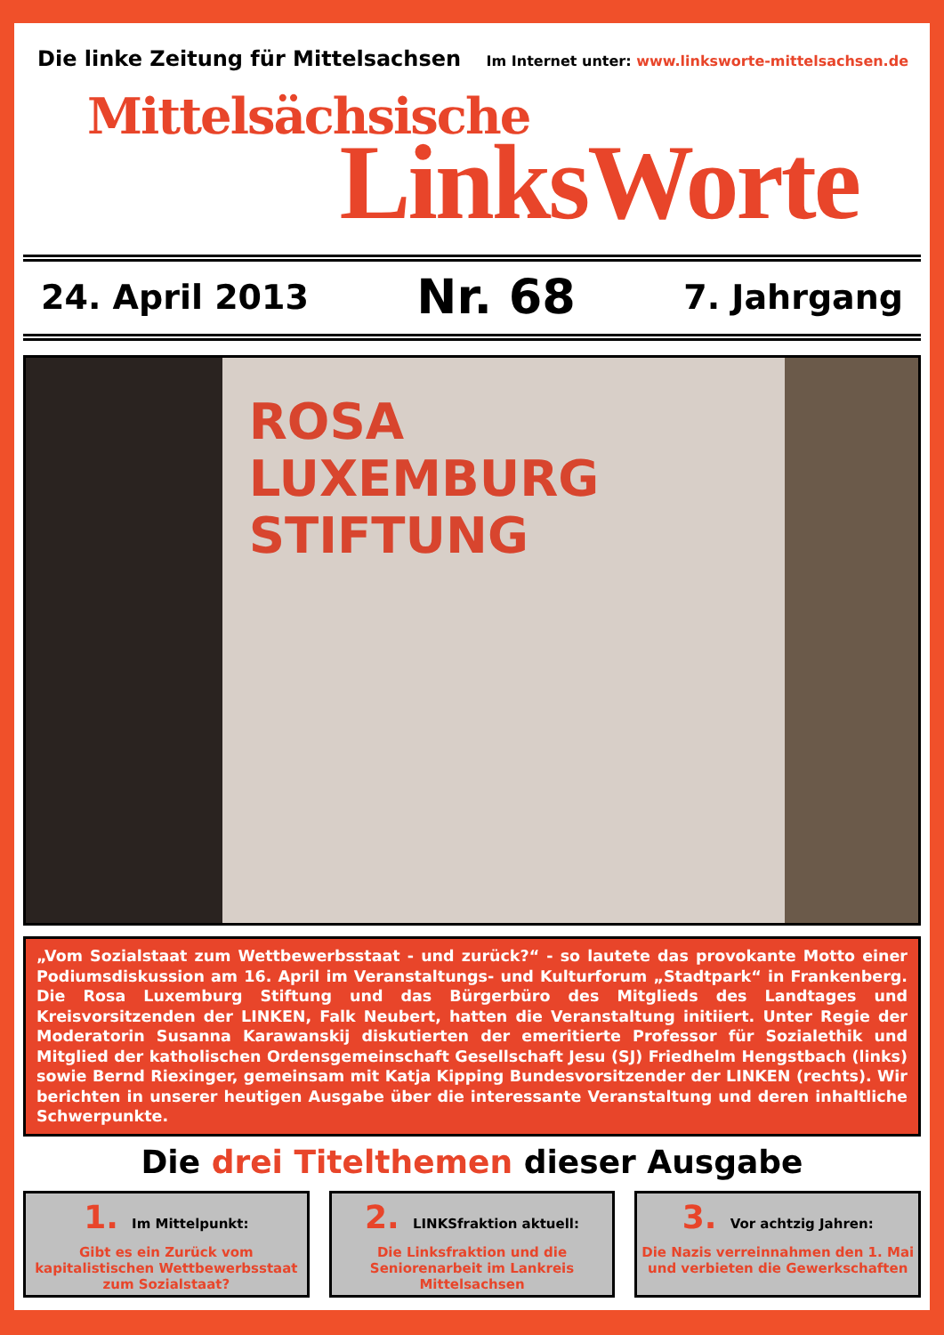Die linke Zeitung für Mittelsachsen
Im Internet unter: www.linksworte-mittelsachsen.de
Mittelsächsische
LinksWorte
24. April 2013 Nr. 68 7. Jahrgang
ROSA
LUXEMBURG
STIFTUNG
„Vom Sozialstaat zum Wettbewerbsstaat - und zurück?“ - so lautete das provokante Motto einer Podiumsdiskussion am 16. April im Veranstaltungs- und Kulturforum „Stadtpark“ in Frankenberg. Die Rosa Luxemburg Stiftung und das Bürgerbüro des Mitglieds des Landtages und Kreisvorsitzenden der LINKEN, Falk Neubert, hatten die Veranstaltung initiiert. Unter Regie der Moderatorin Susanna Karawanskij diskutierten der emeritierte Professor für Sozialethik und Mitglied der katholischen Ordensgemeinschaft Gesellschaft Jesu (SJ) Friedhelm Hengstbach (links) sowie Bernd Riexinger, gemeinsam mit Katja Kipping Bundesvorsitzender der LINKEN (rechts). Wir berichten in unserer heutigen Ausgabe über die interessante Veranstaltung und deren inhaltliche Schwerpunkte.
Die drei Titelthemen dieser Ausgabe
1. Im Mittelpunkt:
Gibt es ein Zurück vom kapitalistischen Wettbewerbsstaat zum Sozialstaat?
2. LINKSfraktion aktuell:
Die Linksfraktion und die Seniorenarbeit im Lankreis Mittelsachsen
3. Vor achtzig Jahren:
Die Nazis verreinnahmen den 1. Mai und verbieten die Gewerkschaften